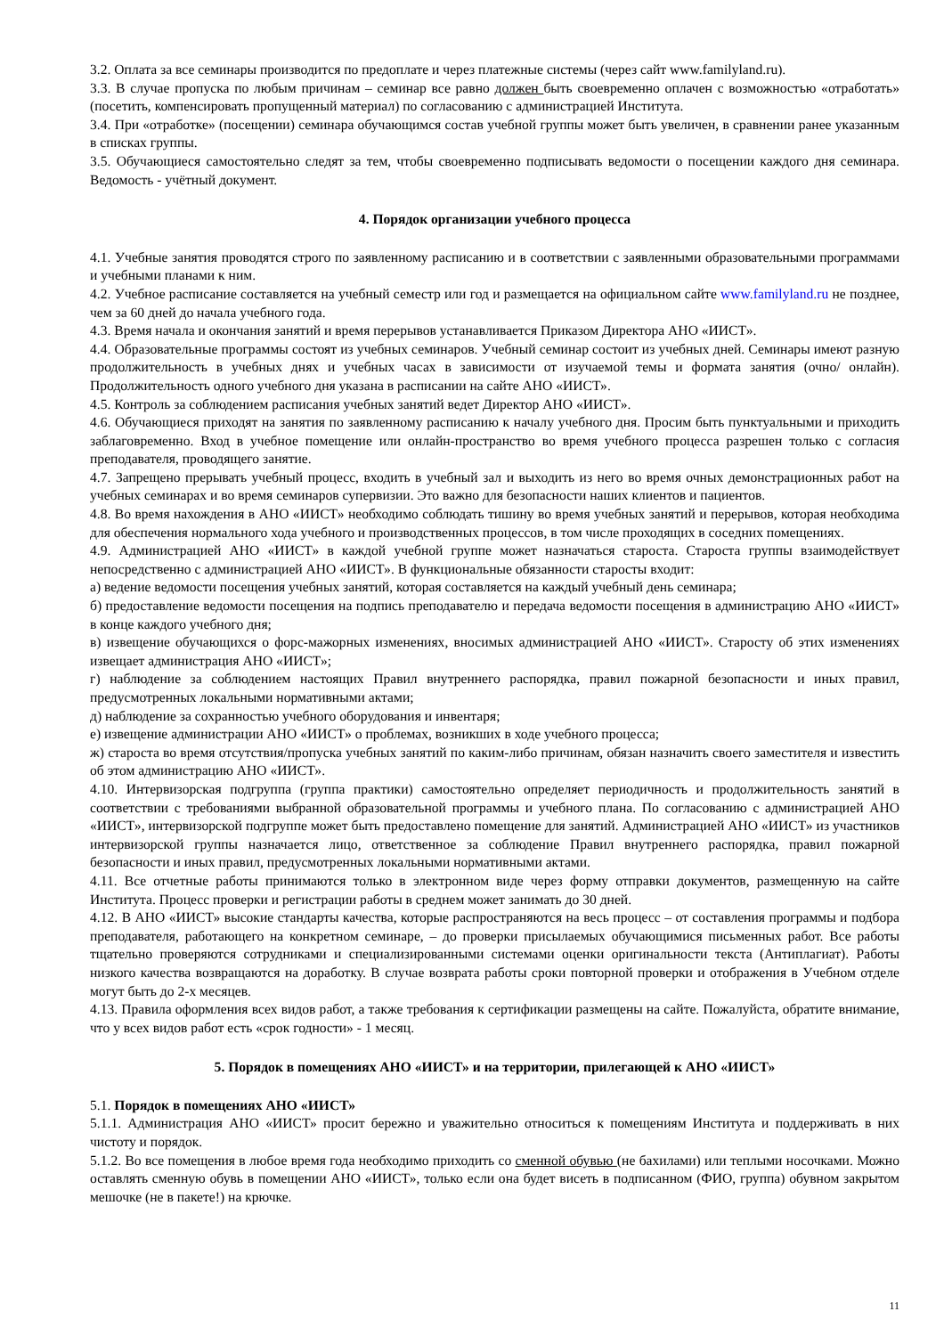3.2. Оплата за все семинары производится по предоплате и через платежные системы (через сайт www.familyland.ru).
3.3. В случае пропуска по любым причинам – семинар все равно должен быть своевременно оплачен с возможностью «отработать» (посетить, компенсировать пропущенный материал) по согласованию с администрацией Института.
3.4. При «отработке» (посещении) семинара обучающимся состав учебной группы может быть увеличен, в сравнении ранее указанным в списках группы.
3.5. Обучающиеся самостоятельно следят за тем, чтобы своевременно подписывать ведомости о посещении каждого дня семинара. Ведомость - учётный документ.
4. Порядок организации учебного процесса
4.1. Учебные занятия проводятся строго по заявленному расписанию и в соответствии с заявленными образовательными программами и учебными планами к ним.
4.2. Учебное расписание составляется на учебный семестр или год и размещается на официальном сайте www.familyland.ru не позднее, чем за 60 дней до начала учебного года.
4.3. Время начала и окончания занятий и время перерывов устанавливается Приказом Директора АНО «ИИСТ».
4.4. Образовательные программы состоят из учебных семинаров. Учебный семинар состоит из учебных дней. Семинары имеют разную продолжительность в учебных днях и учебных часах в зависимости от изучаемой темы и формата занятия (очно/ онлайн). Продолжительность одного учебного дня указана в расписании на сайте АНО «ИИСТ».
4.5. Контроль за соблюдением расписания учебных занятий ведет Директор АНО «ИИСТ».
4.6. Обучающиеся приходят на занятия по заявленному расписанию к началу учебного дня. Просим быть пунктуальными и приходить заблаговременно. Вход в учебное помещение или онлайн-пространство во время учебного процесса разрешен только с согласия преподавателя, проводящего занятие.
4.7. Запрещено прерывать учебный процесс, входить в учебный зал и выходить из него во время очных демонстрационных работ на учебных семинарах и во время семинаров супервизии. Это важно для безопасности наших клиентов и пациентов.
4.8. Во время нахождения в АНО «ИИСТ» необходимо соблюдать тишину во время учебных занятий и перерывов, которая необходима для обеспечения нормального хода учебного и производственных процессов, в том числе проходящих в соседних помещениях.
4.9. Администрацией АНО «ИИСТ» в каждой учебной группе может назначаться староста. Староста группы взаимодействует непосредственно с администрацией АНО «ИИСТ». В функциональные обязанности старосты входит:
а) ведение ведомости посещения учебных занятий, которая составляется на каждый учебный день семинара;
б) предоставление ведомости посещения на подпись преподавателю и передача ведомости посещения в администрацию АНО «ИИСТ» в конце каждого учебного дня;
в) извещение обучающихся о форс-мажорных изменениях, вносимых администрацией АНО «ИИСТ». Старосту об этих изменениях извещает администрация АНО «ИИСТ»;
г) наблюдение за соблюдением настоящих Правил внутреннего распорядка, правил пожарной безопасности и иных правил, предусмотренных локальными нормативными актами;
д) наблюдение за сохранностью учебного оборудования и инвентаря;
е) извещение администрации АНО «ИИСТ» о проблемах, возникших в ходе учебного процесса;
ж) староста во время отсутствия/пропуска учебных занятий по каким-либо причинам, обязан назначить своего заместителя и известить об этом администрацию АНО «ИИСТ».
4.10. Интервизорская подгруппа (группа практики) самостоятельно определяет периодичность и продолжительность занятий в соответствии с требованиями выбранной образовательной программы и учебного плана. По согласованию с администрацией АНО «ИИСТ», интервизорской подгруппе может быть предоставлено помещение для занятий. Администрацией АНО «ИИСТ» из участников интервизорской группы назначается лицо, ответственное за соблюдение Правил внутреннего распорядка, правил пожарной безопасности и иных правил, предусмотренных локальными нормативными актами.
4.11. Все отчетные работы принимаются только в электронном виде через форму отправки документов, размещенную на сайте Института. Процесс проверки и регистрации работы в среднем может занимать до 30 дней.
4.12. В АНО «ИИСТ» высокие стандарты качества, которые распространяются на весь процесс – от составления программы и подбора преподавателя, работающего на конкретном семинаре, – до проверки присылаемых обучающимися письменных работ. Все работы тщательно проверяются сотрудниками и специализированными системами оценки оригинальности текста (Антиплагиат). Работы низкого качества возвращаются на доработку. В случае возврата работы сроки повторной проверки и отображения в Учебном отделе могут быть до 2-х месяцев.
4.13. Правила оформления всех видов работ, а также требования к сертификации размещены на сайте. Пожалуйста, обратите внимание, что у всех видов работ есть «срок годности» - 1 месяц.
5. Порядок в помещениях АНО «ИИСТ» и на территории, прилегающей к АНО «ИИСТ»
5.1. Порядок в помещениях АНО «ИИСТ»
5.1.1. Администрация АНО «ИИСТ» просит бережно и уважительно относиться к помещениям Института и поддерживать в них чистоту и порядок.
5.1.2. Во все помещения в любое время года необходимо приходить со сменной обувью (не бахилами) или теплыми носочками. Можно оставлять сменную обувь в помещении АНО «ИИСТ», только если она будет висеть в подписанном (ФИО, группа) обувном закрытом мешочке (не в пакете!) на крючке.
11